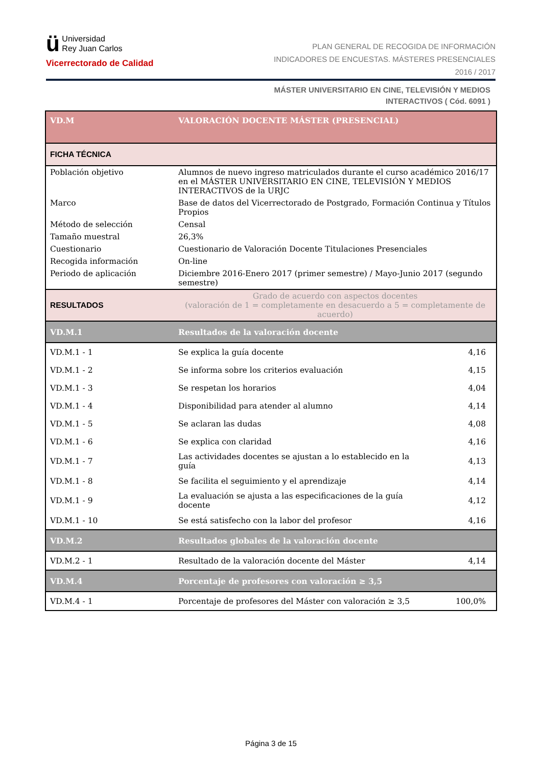ü Universidad
Rey Juan Carlos
Vicerrectorado de Calidad
PLAN GENERAL DE RECOGIDA DE INFORMACIÓN
INDICADORES DE ENCUESTAS. MÁSTERES PRESENCIALES
2016 / 2017
MÁSTER UNIVERSITARIO EN CINE, TELEVISIÓN Y MEDIOS
INTERACTIVOS ( Cód. 6091 )
| VD.M | VALORACIÓN DOCENTE MÁSTER (PRESENCIAL) | |
| FICHA TÉCNICA | | |
| Población objetivo | Alumnos de nuevo ingreso matriculados durante el curso académico 2016/17 en el MÁSTER UNIVERSITARIO EN CINE, TELEVISIÓN Y MEDIOS INTERACTIVOS de la URJC | |
| Marco | Base de datos del Vicerrectorado de Postgrado, Formación Continua y Títulos Propios | |
| Método de selección | Censal | |
| Tamaño muestral | 26,3% | |
| Cuestionario | Cuestionario de Valoración Docente Titulaciones Presenciales | |
| Recogida información | On-line | |
| Periodo de aplicación | Diciembre 2016-Enero 2017 (primer semestre) / Mayo-Junio 2017 (segundo semestre) | |
| RESULTADOS | Grado de acuerdo con aspectos docentes (valoración de 1 = completamente en desacuerdo a 5 = completamente de acuerdo) | |
| VD.M.1 | Resultados de la valoración docente | |
| VD.M.1 - 1 | Se explica la guía docente | 4,16 |
| VD.M.1 - 2 | Se informa sobre los criterios evaluación | 4,15 |
| VD.M.1 - 3 | Se respetan los horarios | 4,04 |
| VD.M.1 - 4 | Disponibilidad para atender al alumno | 4,14 |
| VD.M.1 - 5 | Se aclaran las dudas | 4,08 |
| VD.M.1 - 6 | Se explica con claridad | 4,16 |
| VD.M.1 - 7 | Las actividades docentes se ajustan a lo establecido en la guía | 4,13 |
| VD.M.1 - 8 | Se facilita el seguimiento y el aprendizaje | 4,14 |
| VD.M.1 - 9 | La evaluación se ajusta a las especificaciones de la guía docente | 4,12 |
| VD.M.1 - 10 | Se está satisfecho con la labor del profesor | 4,16 |
| VD.M.2 | Resultados globales de la valoración docente | |
| VD.M.2 - 1 | Resultado de la valoración docente del Máster | 4,14 |
| VD.M.4 | Porcentaje de profesores con valoración ≥ 3,5 | |
| VD.M.4 - 1 | Porcentaje de profesores del Máster con valoración ≥ 3,5 | 100,0% |
Página 3 de 15